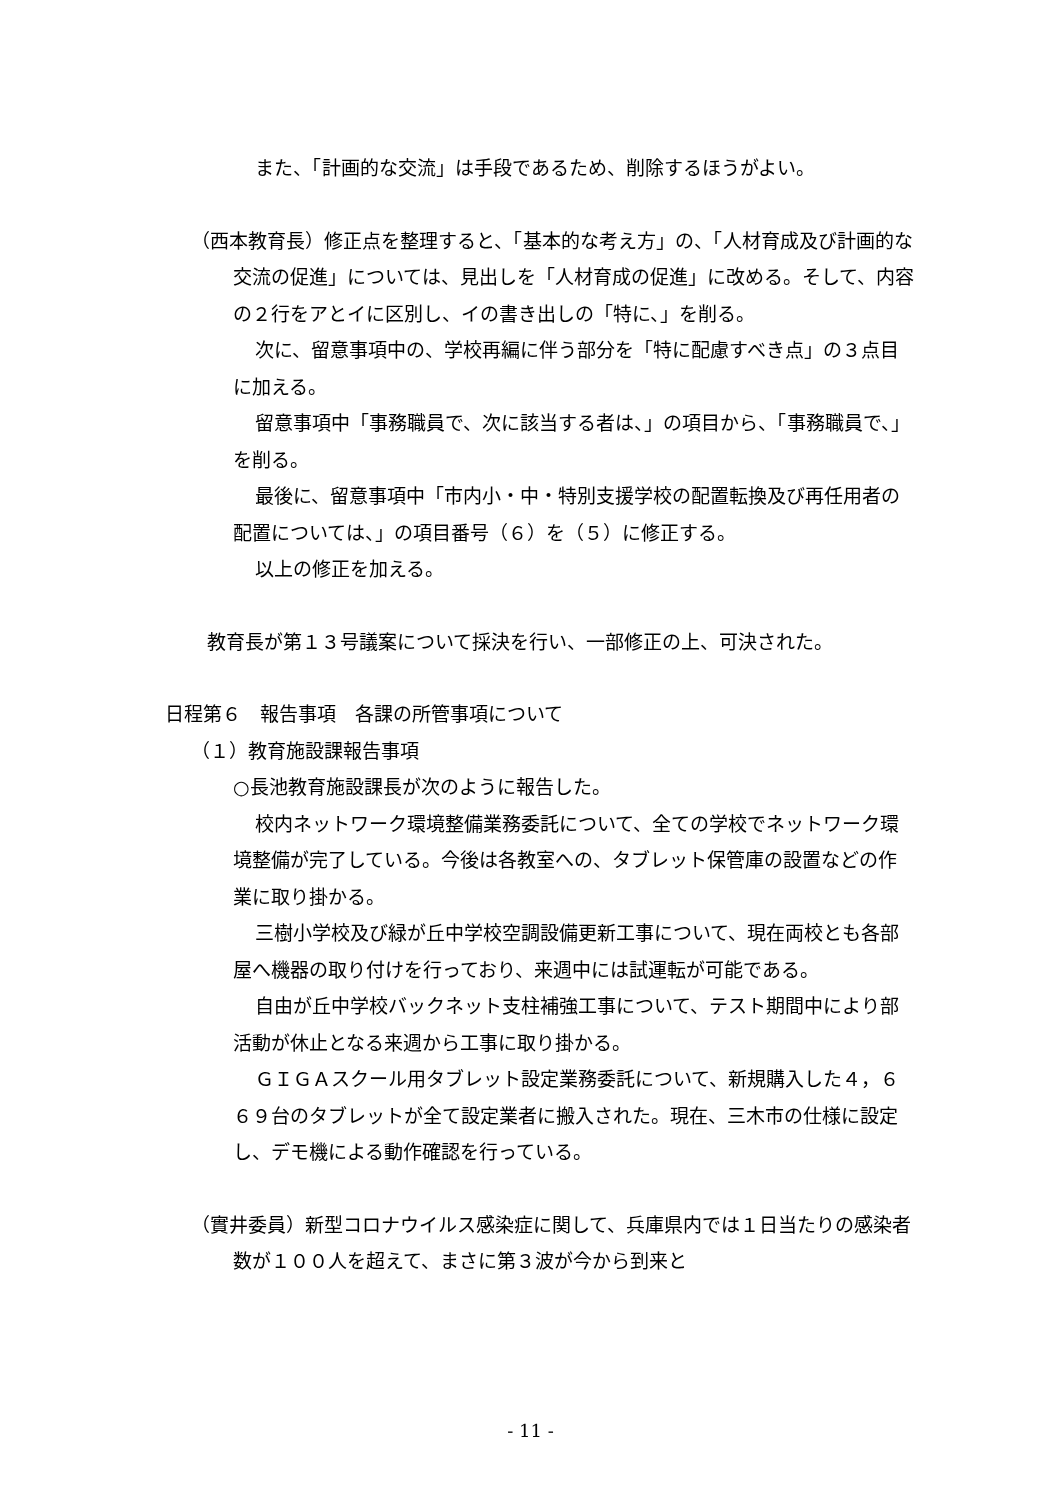また、「計画的な交流」は手段であるため、削除するほうがよい。
（西本教育長）修正点を整理すると、「基本的な考え方」の、「人材育成及び計画的な交流の促進」については、見出しを「人材育成の促進」に改める。そして、内容の２行をアとイに区別し、イの書き出しの「特に、」を削る。
次に、留意事項中の、学校再編に伴う部分を「特に配慮すべき点」の３点目に加える。
留意事項中「事務職員で、次に該当する者は、」の項目から、「事務職員で、」を削る。
最後に、留意事項中「市内小・中・特別支援学校の配置転換及び再任用者の配置については、」の項目番号（６）を（５）に修正する。
以上の修正を加える。
教育長が第１３号議案について採決を行い、一部修正の上、可決された。
日程第６　報告事項　各課の所管事項について
（１）教育施設課報告事項
○長池教育施設課長が次のように報告した。
校内ネットワーク環境整備業務委託について、全ての学校でネットワーク環境整備が完了している。今後は各教室への、タブレット保管庫の設置などの作業に取り掛かる。
三樹小学校及び緑が丘中学校空調設備更新工事について、現在両校とも各部屋へ機器の取り付けを行っており、来週中には試運転が可能である。
自由が丘中学校バックネット支柱補強工事について、テスト期間中により部活動が休止となる来週から工事に取り掛かる。
ＧＩＧＡスクール用タブレット設定業務委託について、新規購入した４，６６９台のタブレットが全て設定業者に搬入された。現在、三木市の仕様に設定し、デモ機による動作確認を行っている。
（實井委員）新型コロナウイルス感染症に関して、兵庫県内では１日当たりの感染者数が１００人を超えて、まさに第３波が今から到来と
- 11 -